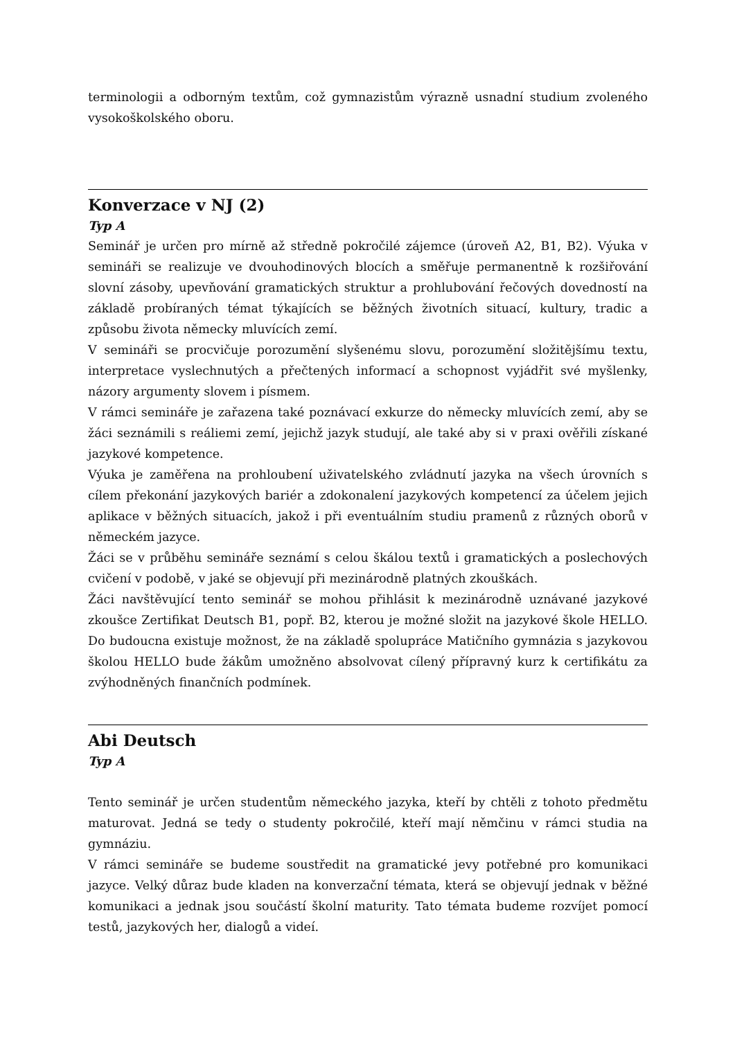terminologii a odborným textům, což gymnazistům výrazně usnadní studium zvoleného vysokoškolského oboru.
Konverzace v NJ (2)
Typ A
Seminář je určen pro mírně až středně pokročilé zájemce (úroveň A2, B1, B2). Výuka v semináři se realizuje ve dvouhodinových blocích a směřuje permanentně k rozšiřování slovní zásoby, upevňování gramatických struktur a prohlubování řečových dovedností na základě probíraných témat týkajících se běžných životních situací, kultury, tradic a způsobu života německy mluvících zemí.
V semináři se procvičuje porozumění slyšenému slovu, porozumění složitějšímu textu, interpretace vyslechnutých a přečtených informací a schopnost vyjádřit své myšlenky, názory argumenty slovem i písmem.
V rámci semináře je zařazena také poznávací exkurze do německy mluvících zemí, aby se žáci seznámili s reáliemi zemí, jejichž jazyk studují, ale také aby si v praxi ověřili získané jazykové kompetence.
Výuka je zaměřena na prohloubení uživatelského zvládnutí jazyka na všech úrovních s cílem překonání jazykových bariér a zdokonalení jazykových kompetencí za účelem jejich aplikace v běžných situacích, jakož i při eventuálním studiu pramenů z různých oborů v německém jazyce.
Žáci se v průběhu semináře seznámí s celou škálou textů i gramatických a poslechových cvičení v podobě, v jaké se objevují při mezinárodně platných zkouškách.
Žáci navštěvující tento seminář se mohou přihlásit k mezinárodně uznávané jazykové zkoušce Zertifikat Deutsch B1, popř. B2, kterou je možné složit na jazykové škole HELLO. Do budoucna existuje možnost, že na základě spolupráce Matičního gymnázia s jazykovou školou HELLO bude žákům umožněno absolvovat cílený přípravný kurz k certifikátu za zvýhodněných finančních podmínek.
Abi Deutsch
Typ A
Tento seminář je určen studentům německého jazyka, kteří by chtěli z tohoto předmětu maturovat. Jedná se tedy o studenty pokročilé, kteří mají němčinu v rámci studia na gymnáziu.
V rámci semináře se budeme soustředit na gramatické jevy potřebné pro komunikaci jazyce. Velký důraz bude kladen na konverzační témata, která se objevují jednak v běžné komunikaci a jednak jsou součástí školní maturity. Tato témata budeme rozvíjet pomocí testů, jazykových her, dialogů a videí.